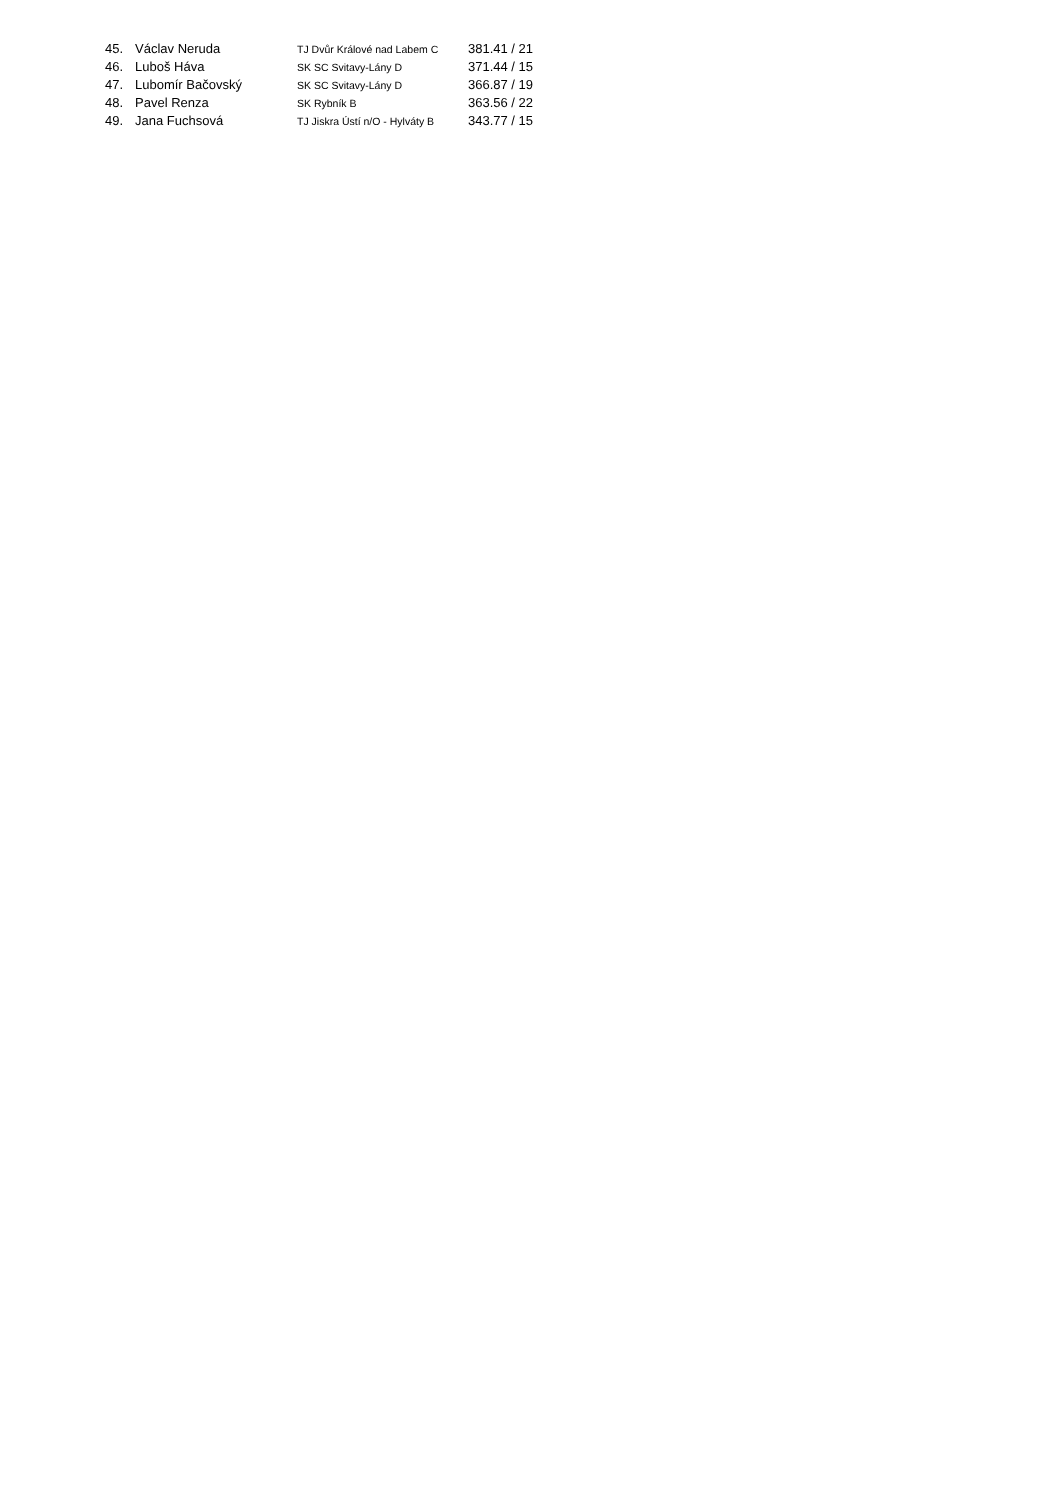| 45. | Václav Neruda | TJ Dvůr Králové nad Labem C | 381.41 / 21 |
| 46. | Luboš Háva | SK SC Svitavy-Lány D | 371.44 / 15 |
| 47. | Lubomír Bačovský | SK SC Svitavy-Lány D | 366.87 / 19 |
| 48. | Pavel Renza | SK Rybník B | 363.56 / 22 |
| 49. | Jana Fuchsová | TJ Jiskra Ústí n/O - Hylváty B | 343.77 / 15 |